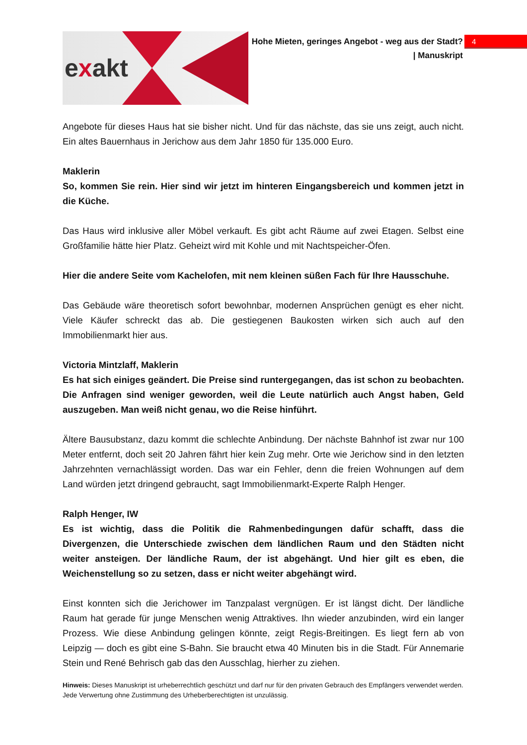exakt
Hohe Mieten, geringes Angebot - weg aus der Stadt?
| Manuskript
4
Angebote für dieses Haus hat sie bisher nicht. Und für das nächste, das sie uns zeigt, auch nicht. Ein altes Bauernhaus in Jerichow aus dem Jahr 1850 für 135.000 Euro.
Maklerin
So, kommen Sie rein. Hier sind wir jetzt im hinteren Eingangsbereich und kommen jetzt in die Küche.
Das Haus wird inklusive aller Möbel verkauft. Es gibt acht Räume auf zwei Etagen. Selbst eine Großfamilie hätte hier Platz. Geheizt wird mit Kohle und mit Nachtspeicher-Öfen.
Hier die andere Seite vom Kachelofen, mit nem kleinen süßen Fach für Ihre Hausschuhe.
Das Gebäude wäre theoretisch sofort bewohnbar, modernen Ansprüchen genügt es eher nicht. Viele Käufer schreckt das ab. Die gestiegenen Baukosten wirken sich auch auf den Immobilienmarkt hier aus.
Victoria Mintzlaff, Maklerin
Es hat sich einiges geändert. Die Preise sind runtergegangen, das ist schon zu beobachten. Die Anfragen sind weniger geworden, weil die Leute natürlich auch Angst haben, Geld auszugeben. Man weiß nicht genau, wo die Reise hinführt.
Ältere Bausubstanz, dazu kommt die schlechte Anbindung. Der nächste Bahnhof ist zwar nur 100 Meter entfernt, doch seit 20 Jahren fährt hier kein Zug mehr. Orte wie Jerichow sind in den letzten Jahrzehnten vernachlässigt worden. Das war ein Fehler, denn die freien Wohnungen auf dem Land würden jetzt dringend gebraucht, sagt Immobilienmarkt-Experte Ralph Henger.
Ralph Henger, IW
Es ist wichtig, dass die Politik die Rahmenbedingungen dafür schafft, dass die Divergenzen, die Unterschiede zwischen dem ländlichen Raum und den Städten nicht weiter ansteigen. Der ländliche Raum, der ist abgehängt. Und hier gilt es eben, die Weichenstellung so zu setzen, dass er nicht weiter abgehängt wird.
Einst konnten sich die Jerichower im Tanzpalast vergnügen. Er ist längst dicht. Der ländliche Raum hat gerade für junge Menschen wenig Attraktives. Ihn wieder anzubinden, wird ein langer Prozess. Wie diese Anbindung gelingen könnte, zeigt Regis-Breitingen. Es liegt fern ab von Leipzig — doch es gibt eine S-Bahn. Sie braucht etwa 40 Minuten bis in die Stadt. Für Annemarie Stein und René Behrisch gab das den Ausschlag, hierher zu ziehen.
Hinweis: Dieses Manuskript ist urheberrechtlich geschützt und darf nur für den privaten Gebrauch des Empfängers verwendet werden. Jede Verwertung ohne Zustimmung des Urheberberechtigten ist unzulässig.